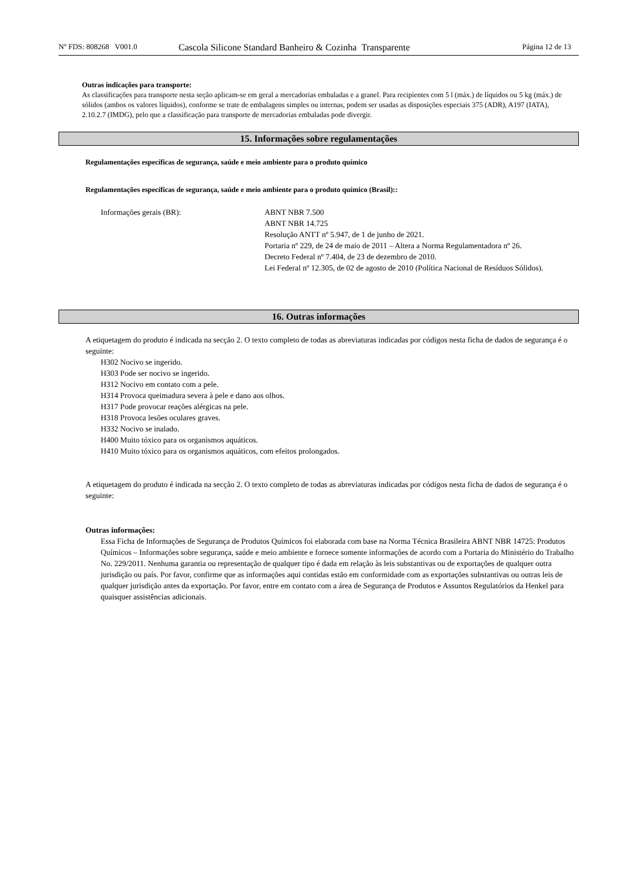Nº FDS: 808268 V001.0
Cascola Silicone Standard Banheiro & Cozinha Transparente
Página 12 de 13
Outras indicações para transporte:
As classificações para transporte nesta seção aplicam-se em geral a mercadorias embaladas e a granel. Para recipientes com 5 l (máx.) de líquidos ou 5 kg (máx.) de sólidos (ambos os valores líquidos), conforme se trate de embalagens simples ou internas, podem ser usadas as disposições especiais 375 (ADR), A197 (IATA), 2.10.2.7 (IMDG), pelo que a classificação para transporte de mercadorias embaladas pode divergir.
15. Informações sobre regulamentações
Regulamentações específicas de segurança, saúde e meio ambiente para o produto químico
Regulamentações específicas de segurança, saúde e meio ambiente para o produto químico (Brasil)::
Informações gerais (BR): ABNT NBR 7.500
ABNT NBR 14.725
Resolução ANTT nº 5.947, de 1 de junho de 2021.
Portaria nº 229, de 24 de maio de 2011 – Altera a Norma Regulamentadora nº 26.
Decreto Federal nº 7.404, de 23 de dezembro de 2010.
Lei Federal nº 12.305, de 02 de agosto de 2010 (Política Nacional de Resíduos Sólidos).
16. Outras informações
A etiquetagem do produto é indicada na secção 2. O texto completo de todas as abreviaturas indicadas por códigos nesta ficha de dados de segurança é o seguinte:
H302 Nocivo se ingerido.
H303 Pode ser nocivo se ingerido.
H312 Nocivo em contato com a pele.
H314 Provoca queimadura severa à pele e dano aos olhos.
H317 Pode provocar reações alérgicas na pele.
H318 Provoca lesões oculares graves.
H332 Nocivo se inalado.
H400 Muito tóxico para os organismos aquáticos.
H410 Muito tóxico para os organismos aquáticos, com efeitos prolongados.
A etiquetagem do produto é indicada na secção 2. O texto completo de todas as abreviaturas indicadas por códigos nesta ficha de dados de segurança é o seguinte:
Outras informações:
Essa Ficha de Informações de Segurança de Produtos Químicos foi elaborada com base na Norma Técnica Brasileira ABNT NBR 14725: Produtos Químicos – Informações sobre segurança, saúde e meio ambiente e fornece somente informações de acordo com a Portaria do Ministério do Trabalho No. 229/2011. Nenhuma garantia ou representação de qualquer tipo é dada em relação às leis substantivas ou de exportações de qualquer outra jurisdição ou país. Por favor, confirme que as informações aqui contidas estão em conformidade com as exportações substantivas ou outras leis de qualquer jurisdição antes da exportação. Por favor, entre em contato com a área de Segurança de Produtos e Assuntos Regulatórios da Henkel para quaisquer assistências adicionais.